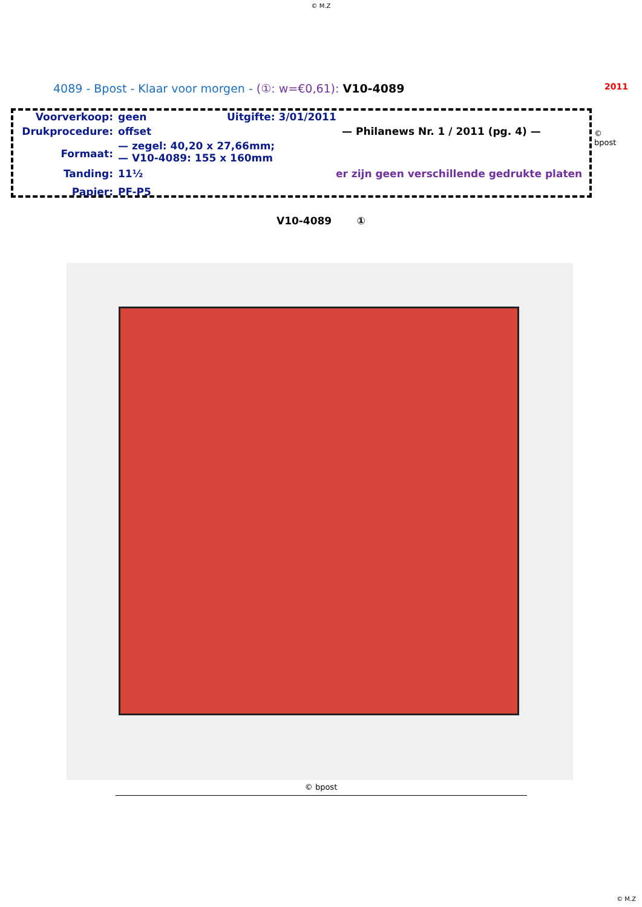© M.Z
4089 - Bpost - Klaar voor morgen - (①: w=€0,61): V10-4089 2011
Voorverkoop: geen Uitgifte: 3/01/2011
Drukprocedure: offset — Philanews Nr. 1 / 2011 (pg. 4) —
Formaat: — zegel: 40,20 x 27,66mm;
— V10-4089: 155 x 160mm
Tanding: 11½ er zijn geen verschillende gedrukte platen
Papier: PF-P5
© bpost
V10-4089 ①
© bpost
© M.Z